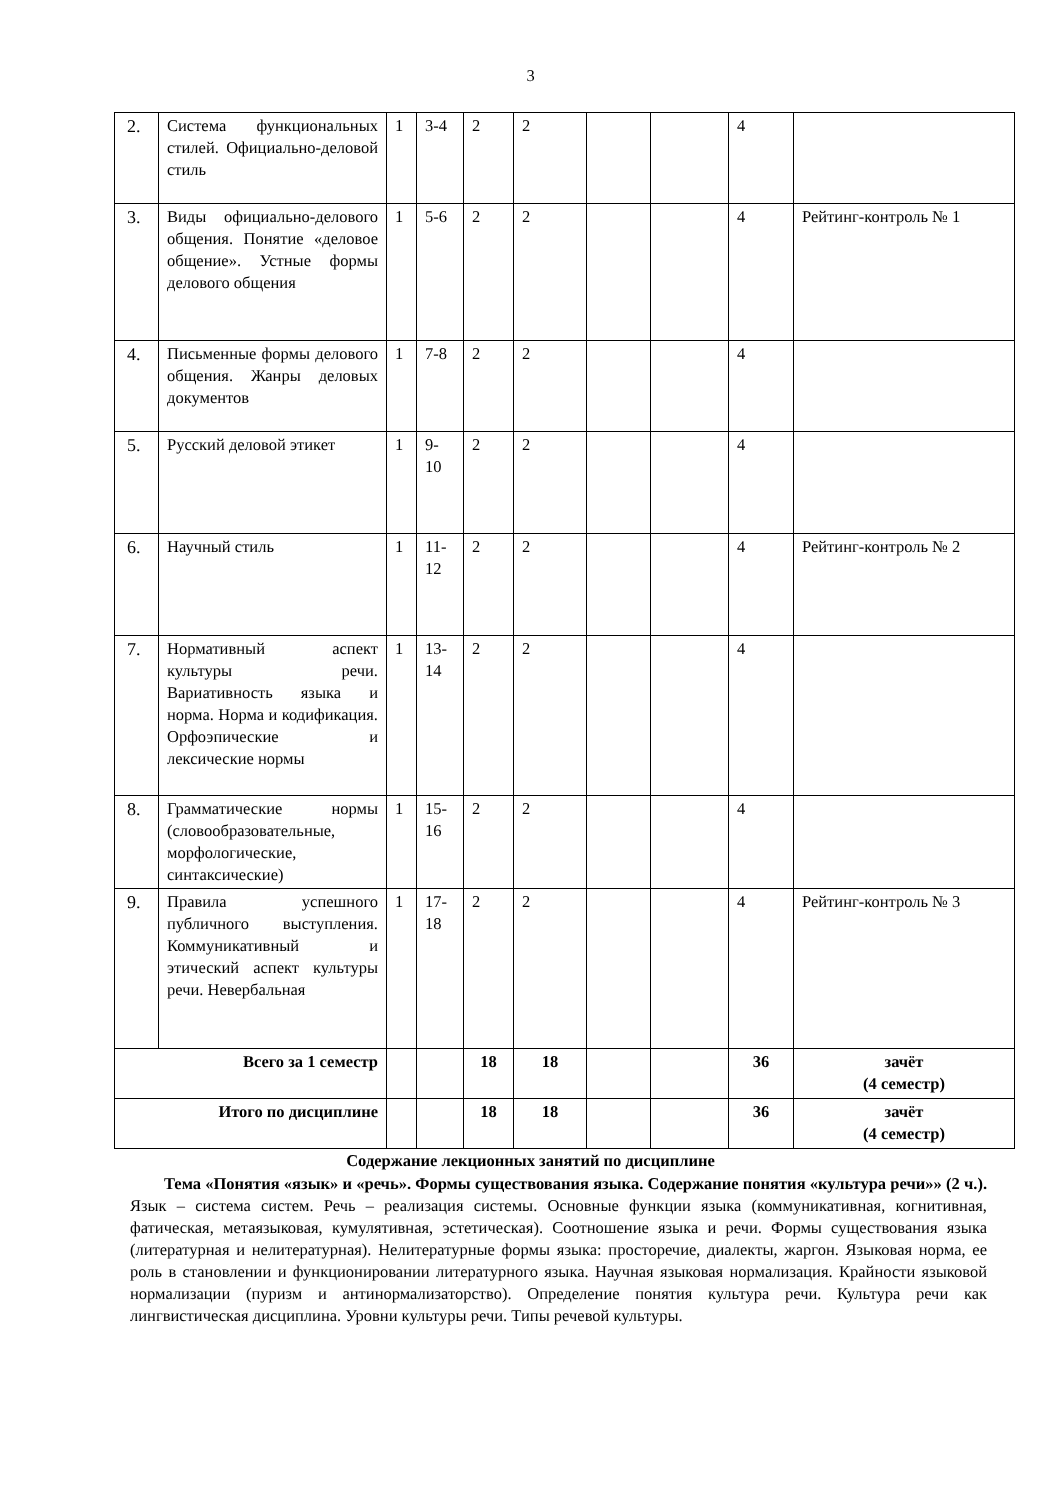3
| 2. | Система функциональных стилей. Официально-деловой стиль | 1 | 3-4 | 2 | 2 | | | 4 | |
| 3. | Виды официально-делового общения. Понятие «деловое общение». Устные формы делового общения | 1 | 5-6 | 2 | 2 | | | 4 | Рейтинг-контроль № 1 |
| 4. | Письменные формы делового общения. Жанры деловых документов | 1 | 7-8 | 2 | 2 | | | 4 | |
| 5. | Русский деловой этикет | 1 | 9-10 | 2 | 2 | | | 4 | |
| 6. | Научный стиль | 1 | 11-12 | 2 | 2 | | | 4 | Рейтинг-контроль № 2 |
| 7. | Нормативный аспект культуры речи. Вариативность языка и норма. Норма и кодификация. Орфоэпические и лексические нормы | 1 | 13-14 | 2 | 2 | | | 4 | |
| 8. | Грамматические нормы (словообразовательные, морфологические, синтаксические) | 1 | 15-16 | 2 | 2 | | | 4 | |
| 9. | Правила успешного публичного выступления. Коммуникативный и этический аспект культуры речи. Невербальная | 1 | 17-18 | 2 | 2 | | | 4 | Рейтинг-контроль № 3 |
| Всего за 1 семестр | | | | 18 | 18 | | | 36 | зачёт (4 семестр) |
| Итого по дисциплине | | | | 18 | 18 | | | 36 | зачёт (4 семестр) |
Содержание лекционных занятий по дисциплине
Тема «Понятия «язык» и «речь». Формы существования языка. Содержание понятия «культура речи»» (2 ч.). Язык – система систем. Речь – реализация системы. Основные функции языка (коммуникативная, когнитивная, фатическая, метаязыковая, кумулятивная, эстетическая). Соотношение языка и речи. Формы существования языка (литературная и нелитературная). Нелитературные формы языка: просторечие, диалекты, жаргон. Языковая норма, ее роль в становлении и функционировании литературного языка. Научная языковая нормализация. Крайности языковой нормализации (пуризм и антинормализаторство). Определение понятия культура речи. Культура речи как лингвистическая дисциплина. Уровни культуры речи. Типы речевой культуры.